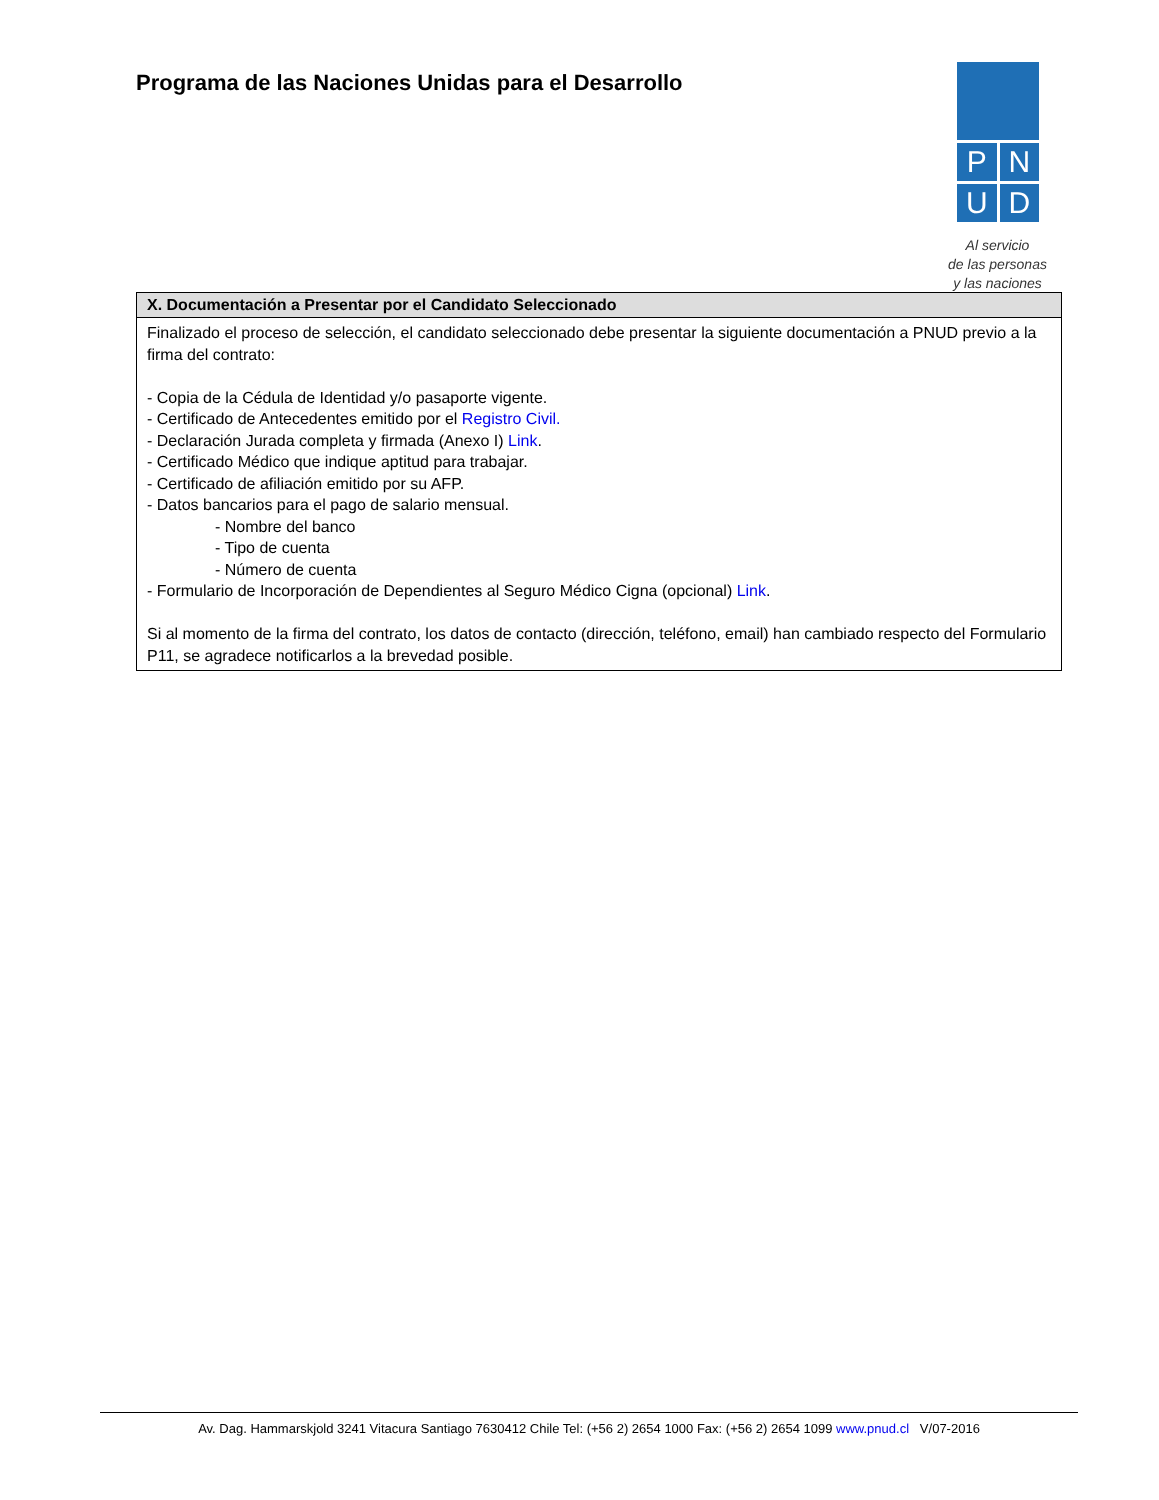Programa de las Naciones Unidas para el Desarrollo
P
N
U
D
Al servicio
de las personas
y las naciones
| X. Documentación a Presentar por el Candidato Seleccionado |
| --- |
| Finalizado el proceso de selección, el candidato seleccionado debe presentar la siguiente documentación a PNUD previo a la firma del contrato: - Copia de la Cédula de Identidad y/o pasaporte vigente. - Certificado de Antecedentes emitido por el Registro Civil. - Declaración Jurada completa y firmada (Anexo I) Link . - Certificado Médico que indique aptitud para trabajar. - Certificado de afiliación emitido por su AFP. - Datos bancarios para el pago de salario mensual. - Nombre del banco - Tipo de cuenta - Número de cuenta - Formulario de Incorporación de Dependientes al Seguro Médico Cigna (opcional) Link . Si al momento de la firma del contrato, los datos de contacto (dirección, teléfono, email) han cambiado respecto del Formulario P11, se agradece notificarlos a la brevedad posible. |
Av. Dag. Hammarskjold 3241 Vitacura Santiago 7630412 Chile Tel: (+56 2) 2654 1000 Fax: (+56 2) 2654 1099 www.pnud.cl V/07-2016